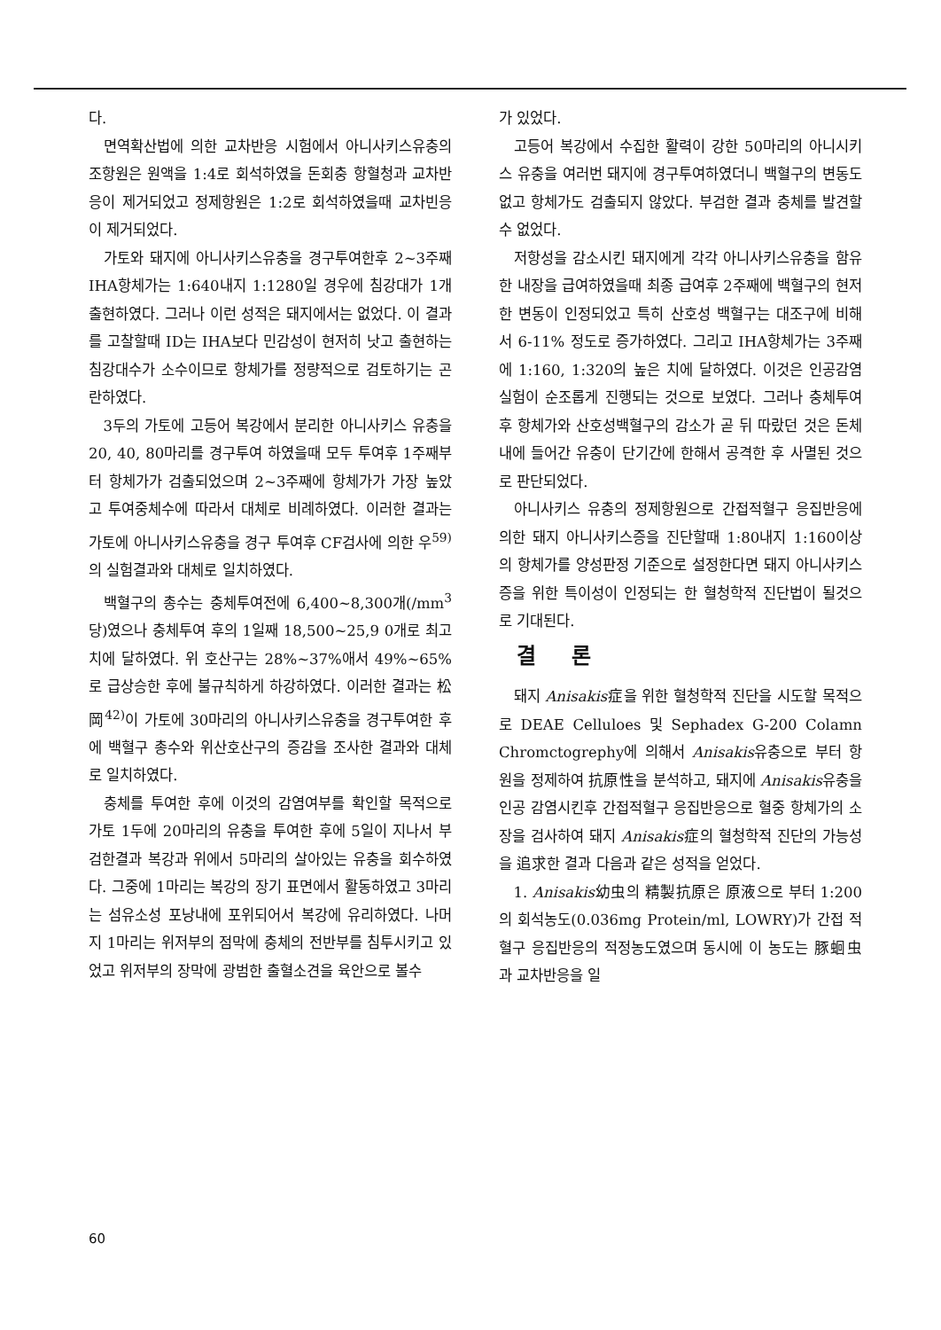다.
면역확산법에 의한 교차반응 시험에서 아니사키스유충의 조항원은 원액을 1:4로 회석하였을 돈회충 항혈청과 교차반응이 제거되었고 정제항원은 1:2로 회석하였을때 교차빈응이 제거되었다.
가토와 돼지에 아니사키스유충을 경구투여한후 2~3주째 IHA항체가는 1:640내지 1:1280일 경우에 침강대가 1개 출현하였다. 그러나 이런 성적은 돼지에서는 없었다. 이 결과를 고찰할때 ID는 IHA보다 민감성이 현저히 낫고 출현하는 침강대수가 소수이므로 항체가를 정량적으로 검토하기는 곤란하였다.
3두의 가토에 고등어 복강에서 분리한 아니사키스 유충을 20, 40, 80마리를 경구투여 하였을때 모두 투여후 1주째부터 항체가가 검출되었으며 2~3주째에 항체가가 가장 높았고 투여중체수에 따라서 대체로 비례하였다. 이러한 결과는 가토에 아니사키스유충을 경구 투여후 CF검사에 의한 우<sup>59)</sup>의 실험결과와 대체로 일치하였다.
백혈구의 총수는 충체투여전에 6,400~8,300개(/mm<sup>3</sup>당)였으나 충체투여 후의 1일째 18,500~25,9 0개로 최고치에 달하였다. 위 호산구는 28%~37%애서 49%~65%로 급상승한 후에 불규칙하게 하강하였다. 이러한 결과는 松岡<sup>42)</sup>이 가토에 30마리의 아니사키스유충을 경구투여한 후에 백혈구 총수와 위산호산구의 증감을 조사한 결과와 대체로 일치하였다.
충체를 투여한 후에 이것의 감염여부를 확인할 목적으로 가토 1두에 20마리의 유충을 투여한 후에 5일이 지나서 부검한결과 복강과 위에서 5마리의 살아있는 유충을 회수하였다. 그중에 1마리는 복강의 장기 표면에서 활동하였고 3마리는 섬유소성 포낭내에 포위되어서 복강에 유리하였다. 나머지 1마리는 위저부의 점막에 충체의 전반부를 침투시키고 있었고 위저부의 장막에 광범한 출혈소견을 육안으로 볼수
가 있었다.
고등어 복강에서 수집한 활력이 강한 50마리의 아니시키스 유충을 여러번 돼지에 경구투여하였더니 백혈구의 변동도 없고 항체가도 검출되지 않았다. 부검한 결과 충체를 발견할수 없었다.
저항성을 감소시킨 돼지에게 각각 아니사키스유충을 함유한 내장을 급여하였을때 최종 급여후 2주째에 백혈구의 현저한 변동이 인정되었고 특히 산호성 백혈구는 대조구에 비해서 6-11% 정도로 증가하였다. 그리고 IHA항체가는 3주째에 1:160, 1:320의 높은 치에 달하였다. 이것은 인공감염 실험이 순조롭게 진행되는 것으로 보였다. 그러나 충체투여후 항체가와 산호성백혈구의 감소가 곧 뒤 따랐던 것은 돈체내에 들어간 유충이 단기간에 한해서 공격한 후 사멸된 것으로 판단되었다.
아니사키스 유충의 정제항원으로 간접적혈구 응집반응에 의한 돼지 아니사키스증을 진단할때 1:80내지 1:160이상의 항체가를 양성판정 기준으로 설정한다면 돼지 아니사키스증을 위한 특이성이 인정되는 한 혈청학적 진단법이 될것으로 기대된다.
결론
돼지 Anisakis症을 위한 혈청학적 진단을 시도할 목적으로 DEAE Celluloes 및 Sephadex G-200 Colamn Chromctogrephy에 의해서 Anisakis유충으로 부터 항원을 정제하여 抗原性을 분석하고, 돼지에 Anisakis유충을 인공 감염시킨후 간접적혈구 응집반응으로 혈중 항체가의 소장을 검사하여 돼지 Anisakis症의 혈청학적 진단의 가능성을 追求한 결과 다음과 같은 성적을 얻었다.
1. Anisakis幼虫의 精製抗原은 原液으로 부터 1:200의 회석농도(0.036mg Protein/ml, LOWRY)가 간접 적혈구 응집반응의 적정농도였으며 동시에 이 농도는 豚蛔虫과 교차반응을 일
60